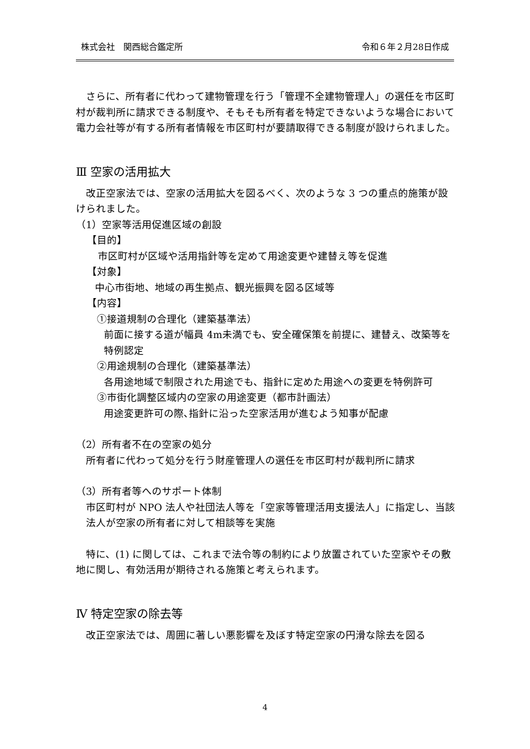株式会社　関西総合鑑定所 令和６年２月28日作成
　さらに、所有者に代わって建物管理を行う「管理不全建物管理人」の選任を市区町村が裁判所に請求できる制度や、そもそも所有者を特定できないような場合において電力会社等が有する所有者情報を市区町村が要請取得できる制度が設けられました。
Ⅲ 空家の活用拡大
　改正空家法では、空家の活用拡大を図るべく、次のような 3 つの重点的施策が設けられました。
（1）空家等活用促進区域の創設
【目的】
市区町村が区域や活用指針等を定めて用途変更や建替え等を促進
【対象】
中心市街地、地域の再生拠点、観光振興を図る区域等
【内容】
①接道規制の合理化（建築基準法）
前面に接する道が幅員 4m未満でも、安全確保策を前提に、建替え、改築等を特例認定
②用途規制の合理化（建築基準法）
各用途地域で制限された用途でも、指針に定めた用途への変更を特例許可
③市街化調整区域内の空家の用途変更（都市計画法）
用途変更許可の際､指針に沿った空家活用が進むよう知事が配慮
（2）所有者不在の空家の処分
所有者に代わって処分を行う財産管理人の選任を市区町村が裁判所に請求
（3）所有者等へのサポート体制
市区町村が NPO 法人や社団法人等を「空家等管理活用支援法人」に指定し、当該法人が空家の所有者に対して相談等を実施
　特に、(1) に関しては、これまで法令等の制約により放置されていた空家やその敷地に関し、有効活用が期待される施策と考えられます。
Ⅳ 特定空家の除去等
　改正空家法では、周囲に著しい悪影響を及ぼす特定空家の円滑な除去を図る
4